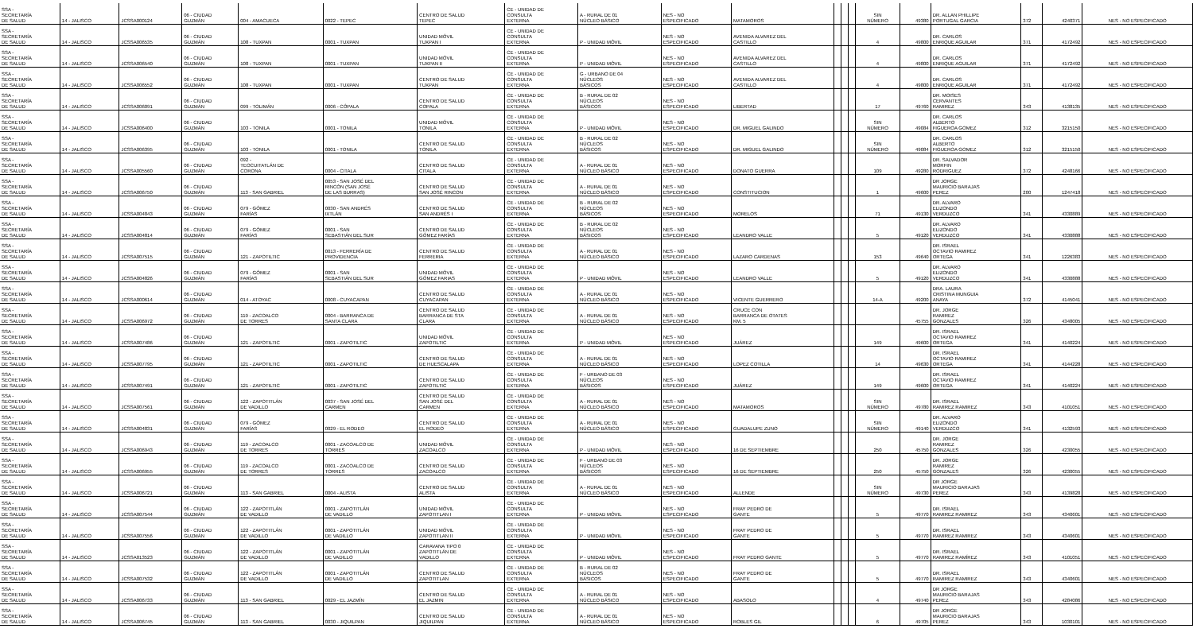| SSA - SECRETARÍA DE SALUD | 14 - JALISCO | JCSSA000124 | 06 - CIUDAD GUZMÁN | 004 - AMACUECA | 0022 - TEPEC | CENTRO DE SALUD TEPEC | CE - UNIDAD DE CONSULTA EXTERNA | A - RURAL DE 01 NÚCLEO BÁSICO | NES - NO ESPECIFICADO | MATAMOROS | | | | SIN NÚMERO | 49380 | DR. ALLAN PHILLIPE PORTUGAL GARCIA | 372 | 4240371 | NES - NO ESPECIFICADO |
| SSA - SECRETARÍA DE SALUD | 14 - JALISCO | JCSSA006535 | 06 - CIUDAD GUZMÁN | 108 - TUXPAN | 0001 - TUXPAN | UNIDAD MÓVIL TUXPAN I | CE - UNIDAD DE CONSULTA EXTERNA | P - UNIDAD MÓVIL | NES - NO ESPECIFICADO | AVENIDA ALVAREZ DEL CASTILLO | | | | 4 | 49800 | DR. CARLOS ENRIQUE AGUILAR | 371 | 4172492 | NES - NO ESPECIFICADO |
| SSA - SECRETARÍA DE SALUD | 14 - JALISCO | JCSSA006540 | 06 - CIUDAD GUZMÁN | 108 - TUXPAN | 0001 - TUXPAN | UNIDAD MÓVIL TUXPAN II | CE - UNIDAD DE CONSULTA EXTERNA | P - UNIDAD MÓVIL | NES - NO ESPECIFICADO | AVENIDA ALVAREZ DEL CASTILLO | | | | 4 | 49800 | DR. CARLOS ENRIQUE AGUILAR | 371 | 4172492 | NES - NO ESPECIFICADO |
| SSA - SECRETARÍA DE SALUD | 14 - JALISCO | JCSSA006552 | 06 - CIUDAD GUZMÁN | 108 - TUXPAN | 0001 - TUXPAN | CENTRO DE SALUD TUXPAN | CE - UNIDAD DE CONSULTA EXTERNA | G - URBANO DE 04 NÚCLEOS BÁSICOS | NES - NO ESPECIFICADO | AVENIDA ALVAREZ DEL CASTILLO | | | | 4 | 49800 | DR. CARLOS ENRIQUE AGUILAR | 371 | 4172492 | NES - NO ESPECIFICADO |
| SSA - SECRETARÍA DE SALUD | 14 - JALISCO | JCSSA006091 | 06 - CIUDAD GUZMÁN | 099 - TOLIMÁN | 0006 - CÓPALA | CENTRO DE SALUD COPALA | CE - UNIDAD DE CONSULTA EXTERNA | B - RURAL DE 02 NÚCLEOS BÁSICOS | NES - NO ESPECIFICADO | LIBERTAD | | | | 17 | 49760 | DR. MOISES CERVANTES RAMIREZ | 343 | 4138135 | NES - NO ESPECIFICADO |
| SSA - SECRETARÍA DE SALUD | 14 - JALISCO | JCSSA006400 | 06 - CIUDAD GUZMÁN | 103 - TONILA | 0001 - TONILA | UNIDAD MÓVIL TONILA | CE - UNIDAD DE CONSULTA EXTERNA | P - UNIDAD MÓVIL | NES - NO ESPECIFICADO | DR. MIGUEL GALINDO | | | | SIN NÚMERO | 49084 | DR. CARLOS ALBERTO FIGUEROA GOMEZ | 312 | 3215150 | NES - NO ESPECIFICADO |
| SSA - SECRETARÍA DE SALUD | 14 - JALISCO | JCSSA006395 | 06 - CIUDAD GUZMÁN | 103 - TONILA | 0001 - TONILA | CENTRO DE SALUD TONILA | CE - UNIDAD DE CONSULTA EXTERNA | B - RURAL DE 02 NÚCLEOS BÁSICOS | NES - NO ESPECIFICADO | DR. MIGUEL GALINDO | | | | SIN NÚMERO | 49084 | DR. CARLOS ALBERTO FIGUEROA GOMEZ | 312 | 3215150 | NES - NO ESPECIFICADO |
| SSA - SECRETARÍA DE SALUD | 14 - JALISCO | JCSSA005560 | 06 - CIUDAD GUZMÁN | 092 - TEOCUITATLÁN DE CORONA | 0004 - CITALA | CENTRO DE SALUD CITALA | CE - UNIDAD DE CONSULTA EXTERNA | A - RURAL DE 01 NÚCLEO BÁSICO | NES - NO ESPECIFICADO | DONATO GUERRA | | | | 109 | 49280 | DR. SALVADOR MORFIN RODRIGUEZ | 372 | 4248166 | NES - NO ESPECIFICADO |
| SSA - SECRETARÍA DE SALUD | 14 - JALISCO | JCSSA006750 | 06 - CIUDAD GUZMÁN | 113 - SAN GABRIEL | 0053 - SAN JOSÉ DEL RINCÓN (SAN JOSÉ DE LAS BURRAS) | CENTRO DE SALUD SAN JOSÉ RINCON | CE - UNIDAD DE CONSULTA EXTERNA | A - RURAL DE 01 NÚCLEO BÁSICO | NES - NO ESPECIFICADO | CONSTITUCION | | | | 1 | 49600 | DR JORGE MAURICIO BARAJAS PEREZ | 200 | 1247418 | NES - NO ESPECIFICADO |
| SSA - SECRETARÍA DE SALUD | 14 - JALISCO | JCSSA004843 | 06 - CIUDAD GUZMÁN | 079 - GÓMEZ FARÍAS | 0030 - SAN ANDRÉS IXTLÁN | CENTRO DE SALUD SAN ANDRÉS I | CE - UNIDAD DE CONSULTA EXTERNA | B - RURAL DE 02 NÚCLEOS BÁSICOS | NES - NO ESPECIFICADO | MORELOS | | | | 71 | 49130 | DR. ALVARO ELIZONDO VERDUZCO | 341 | 4330889 | NES - NO ESPECIFICADO |
| SSA - SECRETARÍA DE SALUD | 14 - JALISCO | JCSSA004814 | 06 - CIUDAD GUZMÁN | 079 - GÓMEZ FARÍAS | 0001 - SAN SEBASTIÁN DEL SUR | CENTRO DE SALUD GÓMEZ FARÍAS | CE - UNIDAD DE CONSULTA EXTERNA | B - RURAL DE 02 NÚCLEOS BÁSICOS | NES - NO ESPECIFICADO | LEANDRO VALLE | | | | 5 | 49120 | DR. ALVARO ELIZONDO VERDUZCO | 341 | 4330888 | NES - NO ESPECIFICADO |
| SSA - SECRETARÍA DE SALUD | 14 - JALISCO | JCSSA007515 | 06 - CIUDAD GUZMÁN | 121 - ZAPOTILTIC | 0013 - FERRERÍA DE PROVIDENCIA | CENTRO DE SALUD FERRERIA | CE - UNIDAD DE CONSULTA EXTERNA | A - RURAL DE 01 NÚCLEO BÁSICO | NES - NO ESPECIFICADO | LAZARO CARDENAS | | | | 153 | 49640 | DR. ISRAEL OCTAVIO RAMIREZ ORTEGA | 341 | 1226383 | NES - NO ESPECIFICADO |
| SSA - SECRETARÍA DE SALUD | 14 - JALISCO | JCSSA004826 | 06 - CIUDAD GUZMÁN | 079 - GÓMEZ FARÍAS | 0001 - SAN SEBASTIÁN DEL SUR | UNIDAD MÓVIL GÓMEZ FARIAS | CE - UNIDAD DE CONSULTA EXTERNA | P - UNIDAD MÓVIL | NES - NO ESPECIFICADO | LEANDRO VALLE | | | | 5 | 49120 | DR. ALVARO ELIZONDO VERDUZCO | 341 | 4330888 | NES - NO ESPECIFICADO |
| SSA - SECRETARÍA DE SALUD | 14 - JALISCO | JCSSA000614 | 06 - CIUDAD GUZMÁN | 014 - ATOYAC | 0008 - CUYACAPAN | CENTRO DE SALUD CUYACAPAN | CE - UNIDAD DE CONSULTA EXTERNA | A - RURAL DE 01 NÚCLEO BÁSICO | NES - NO ESPECIFICADO | VICENTE GUERRERO | | | | 14-A | 49200 | DRA. LAURA CRISTINA MUNGUIA ANAYA | 372 | 4145041 | NES - NO ESPECIFICADO |
| SSA - SECRETARÍA DE SALUD | 14 - JALISCO | JCSSA006972 | 06 - CIUDAD GUZMÁN | 119 - ZACOALCO DE TORRES | 0004 - BARRANCA DE SANTA CLARA | CENTRO DE SALUD BARRANCA DE STA CLARA | CE - UNIDAD DE CONSULTA EXTERNA | A - RURAL DE 01 NÚCLEO BÁSICO | NES - NO ESPECIFICADO | CRUCE CON BARRANCA DE OTATES KM. 5 | | | | | 45755 | DR. JORGE RAMIREZ GONZALES | 326 | 4348005 | NES - NO ESPECIFICADO |
| SSA - SECRETARÍA DE SALUD | 14 - JALISCO | JCSSA007486 | 06 - CIUDAD GUZMÁN | 121 - ZAPOTILTIC | 0001 - ZAPOTILTIC | UNIDAD MÓVIL ZAPOTILTIC | CE - UNIDAD DE CONSULTA EXTERNA | P - UNIDAD MÓVIL | NES - NO ESPECIFICADO | JUÁREZ | | | | 149 | 49600 | DR. ISRAEL OCTAVIO RAMIREZ ORTEGA | 341 | 4140224 | NES - NO ESPECIFICADO |
| SSA - SECRETARÍA DE SALUD | 14 - JALISCO | JCSSA007795 | 06 - CIUDAD GUZMÁN | 121 - ZAPOTILTIC | 0001 - ZAPOTILTIC | CENTRO DE SALUD DE HUESCALAPA | CE - UNIDAD DE CONSULTA EXTERNA | A - RURAL DE 01 NÚCLEO BÁSICO | NES - NO ESPECIFICADO | LOPEZ COTILLA | | | | 14 | 49630 | DR. ISRAEL OCTAVIO RAMIREZ ORTEGA | 341 | 4144228 | NES - NO ESPECIFICADO |
| SSA - SECRETARÍA DE SALUD | 14 - JALISCO | JCSSA007491 | 06 - CIUDAD GUZMÁN | 121 - ZAPOTILTIC | 0001 - ZAPOTILTIC | CENTRO DE SALUD ZAPOTILTIC | CE - UNIDAD DE CONSULTA EXTERNA | F - URBANO DE 03 NÚCLEOS BÁSICOS | NES - NO ESPECIFICADO | JUÁREZ | | | | 149 | 49600 | DR. ISRAEL OCTAVIO RAMIREZ ORTEGA | 341 | 4140224 | NES - NO ESPECIFICADO |
| SSA - SECRETARÍA DE SALUD | 14 - JALISCO | JCSSA007561 | 06 - CIUDAD GUZMÁN | 122 - ZAPOTITLÁN DE VADILLO | 0037 - SAN JOSÉ DEL CARMEN | CENTRO DE SALUD SAN JOSÉ DEL CARMEN | CE - UNIDAD DE CONSULTA EXTERNA | A - RURAL DE 01 NÚCLEO BÁSICO | NES - NO ESPECIFICADO | MATAMOROS | | | | SIN NÚMERO | 49780 | DR. ISRAEL RAMIREZ RAMIREZ | 343 | 4101051 | NES - NO ESPECIFICADO |
| SSA - SECRETARÍA DE SALUD | 14 - JALISCO | JCSSA004831 | 06 - CIUDAD GUZMÁN | 079 - GÓMEZ FARÍAS | 0029 - EL RODEO | CENTRO DE SALUD EL RODEO | CE - UNIDAD DE CONSULTA EXTERNA | A - RURAL DE 01 NÚCLEO BÁSICO | NES - NO ESPECIFICADO | GUADALUPE ZUNO | | | | SIN NÚMERO | 49140 | DR. ALVARO ELIZONDO VERDUZCO | 341 | 4132593 | NES - NO ESPECIFICADO |
| SSA - SECRETARÍA DE SALUD | 14 - JALISCO | JCSSA006943 | 06 - CIUDAD GUZMÁN | 119 - ZACOALCO DE TORRES | 0001 - ZACOALCO DE TORRES | UNIDAD MÓVIL ZACOALCO | CE - UNIDAD DE CONSULTA EXTERNA | P - UNIDAD MÓVIL | NES - NO ESPECIFICADO | 16 DE SEPTIEMBRE | | | | 250 | 45750 | DR. JORGE RAMIREZ GONZALES | 326 | 4230055 | NES - NO ESPECIFICADO |
| SSA - SECRETARÍA DE SALUD | 14 - JALISCO | JCSSA006955 | 06 - CIUDAD GUZMÁN | 119 - ZACOALCO DE TORRES | 0001 - ZACOALCO DE TORRES | CENTRO DE SALUD ZACOALCO | CE - UNIDAD DE CONSULTA EXTERNA | F - URBANO DE 03 NÚCLEOS BÁSICOS | NES - NO ESPECIFICADO | 16 DE SEPTIEMBRE | | | | 250 | 45750 | DR. JORGE RAMIREZ GONZALES | 326 | 4230055 | NES - NO ESPECIFICADO |
| SSA - SECRETARÍA DE SALUD | 14 - JALISCO | JCSSA006721 | 06 - CIUDAD GUZMÁN | 113 - SAN GABRIEL | 0004 - ALISTA | CENTRO DE SALUD ALISTA | CE - UNIDAD DE CONSULTA EXTERNA | A - RURAL DE 01 NÚCLEO BÁSICO | NES - NO ESPECIFICADO | ALLENDE | | | | SIN NÚMERO | 49730 | DR JORGE MAURICIO BARAJAS PEREZ | 343 | 4139828 | NES - NO ESPECIFICADO |
| SSA - SECRETARÍA DE SALUD | 14 - JALISCO | JCSSA007544 | 06 - CIUDAD GUZMÁN | 122 - ZAPOTITLÁN DE VADILLO | 0001 - ZAPOTITLÁN DE VADILLO | UNIDAD MÓVIL ZAPOTITLAN I | CE - UNIDAD DE CONSULTA EXTERNA | P - UNIDAD MÓVIL | NES - NO ESPECIFICADO | FRAY PEDRO DE GANTE | | | | 5 | 49770 | DR. ISRAEL RAMIREZ RAMIREZ | 343 | 4340601 | NES - NO ESPECIFICADO |
| SSA - SECRETARÍA DE SALUD | 14 - JALISCO | JCSSA007556 | 06 - CIUDAD GUZMÁN | 122 - ZAPOTITLÁN DE VADILLO | 0001 - ZAPOTITLÁN DE VADILLO | UNIDAD MÓVIL ZAPOTITLAN II | CE - UNIDAD DE CONSULTA EXTERNA | P - UNIDAD MÓVIL | NES - NO ESPECIFICADO | FRAY PEDRO DE GANTE | | | | 5 | 49770 | DR. ISRAEL RAMIREZ RAMIREZ | 343 | 4340601 | NES - NO ESPECIFICADO |
| SSA - SECRETARÍA DE SALUD | 14 - JALISCO | JCSSA013523 | 06 - CIUDAD GUZMÁN | 122 - ZAPOTITLÁN DE VADILLO | 0001 - ZAPOTITLÁN DE VADILLO | CARAVANA TIPO 0 ZAPOTITLÁN DE VADILLO | CE - UNIDAD DE CONSULTA EXTERNA | P - UNIDAD MÓVIL | NES - NO ESPECIFICADO | FRAY PEDRO GANTE | | | | 5 | 49770 | DR. ISRAEL RAMIREZ RAMÍREZ | 343 | 4101051 | NES - NO ESPECIFICADO |
| SSA - SECRETARÍA DE SALUD | 14 - JALISCO | JCSSA007532 | 06 - CIUDAD GUZMÁN | 122 - ZAPOTITLÁN DE VADILLO | 0001 - ZAPOTITLÁN DE VADILLO | CENTRO DE SALUD ZAPOTITLAN | CE - UNIDAD DE CONSULTA EXTERNA | B - RURAL DE 02 NÚCLEOS BÁSICOS | NES - NO ESPECIFICADO | FRAY PEDRO DE GANTE | | | | 5 | 49770 | DR. ISRAEL RAMIREZ RAMIREZ | 343 | 4340601 | NES - NO ESPECIFICADO |
| SSA - SECRETARÍA DE SALUD | 14 - JALISCO | JCSSA006733 | 06 - CIUDAD GUZMÁN | 113 - SAN GABRIEL | 0029 - EL JAZMÍN | CENTRO DE SALUD EL JAZMIN | CE - UNIDAD DE CONSULTA EXTERNA | A - RURAL DE 01 NÚCLEO BÁSICO | NES - NO ESPECIFICADO | ABASOLO | | | | 4 | 49740 | DR JORGE MAURICIO BARAJAS PEREZ | 343 | 4284086 | NES - NO ESPECIFICADO |
| SSA - SECRETARÍA DE SALUD | 14 - JALISCO | JCSSA006745 | 06 - CIUDAD GUZMÁN | 113 - SAN GABRIEL | 0030 - JIQUILPAN | CENTRO DE SALUD JIQUILPAN | CE - UNIDAD DE CONSULTA EXTERNA | A - RURAL DE 01 NÚCLEO BÁSICO | NES - NO ESPECIFICADO | ROBLES GIL | | | | 6 | 49705 | DR JORGE MAURICIO BARAJAS PEREZ | 343 | 1030101 | NES - NO ESPECIFICADO |